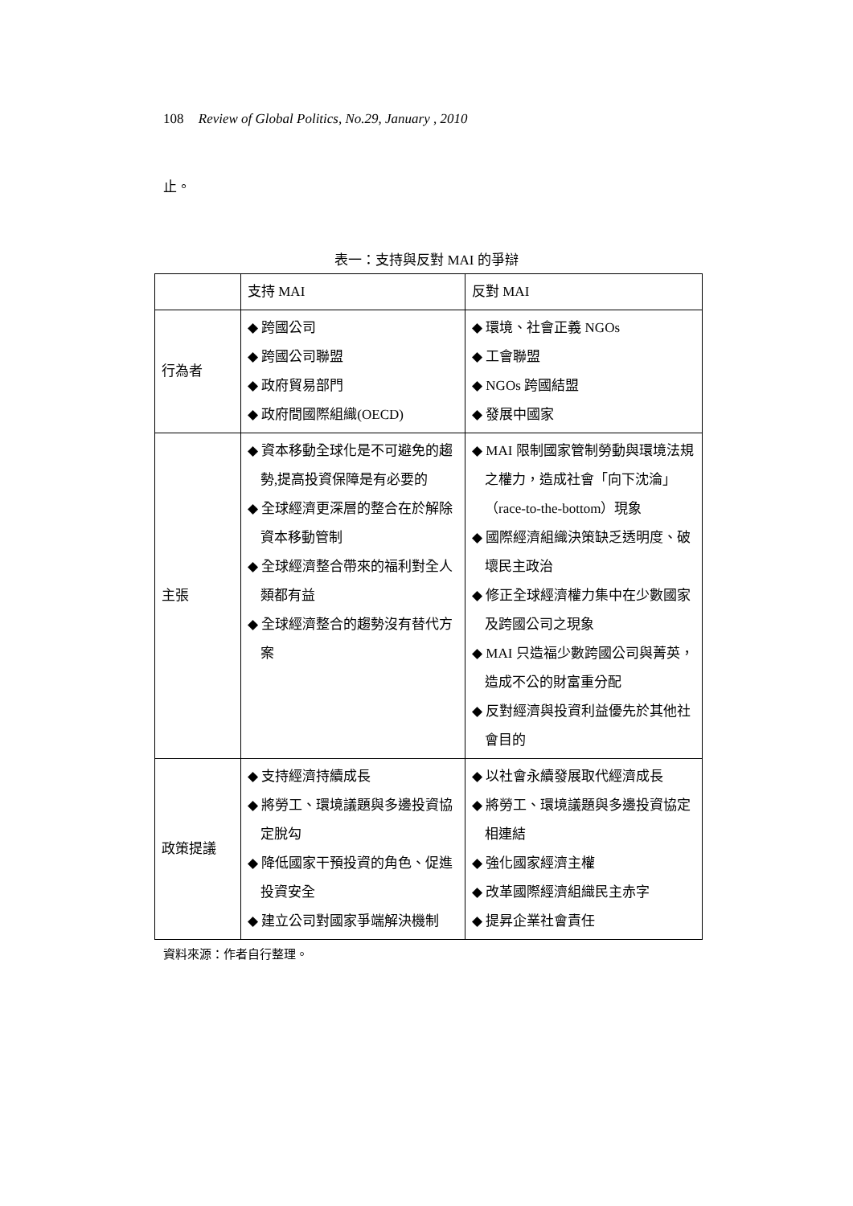108 Review of Global Politics, No.29, January , 2010
止。
表一：支持與反對 MAI 的爭辯
| | 支持 MAI | 反對 MAI |
| 行為者 | ◆ 跨國公司 ◆ 跨國公司聯盟 ◆ 政府貿易部門 ◆ 政府間國際組織(OECD) | ◆ 環境、社會正義 NGOs ◆ 工會聯盟 ◆ NGOs 跨國結盟 ◆ 發展中國家 |
| 主張 | ◆ 資本移動全球化是不可避免的趨勢,提高投資保障是有必要的 ◆ 全球經濟更深層的整合在於解除資本移動管制 ◆ 全球經濟整合帶來的福利對全人類都有益 ◆ 全球經濟整合的趨勢沒有替代方案 | ◆ MAI 限制國家管制勞動與環境法規之權力，造成社會「向下沈淪」（race-to-the-bottom）現象 ◆ 國際經濟組織決策缺乏透明度、破壞民主政治 ◆ 修正全球經濟權力集中在少數國家及跨國公司之現象 ◆ MAI 只造福少數跨國公司與菁英，造成不公的財富重分配 ◆ 反對經濟與投資利益優先於其他社會目的 |
| 政策提議 | ◆ 支持經濟持續成長 ◆ 將勞工、環境議題與多邊投資協定脫勾 ◆ 降低國家干預投資的角色、促進投資安全 ◆ 建立公司對國家爭端解決機制 | ◆ 以社會永續發展取代經濟成長 ◆ 將勞工、環境議題與多邊投資協定相連結 ◆ 強化國家經濟主權 ◆ 改革國際經濟組織民主赤字 ◆ 提昇企業社會責任 |
資料來源：作者自行整理。